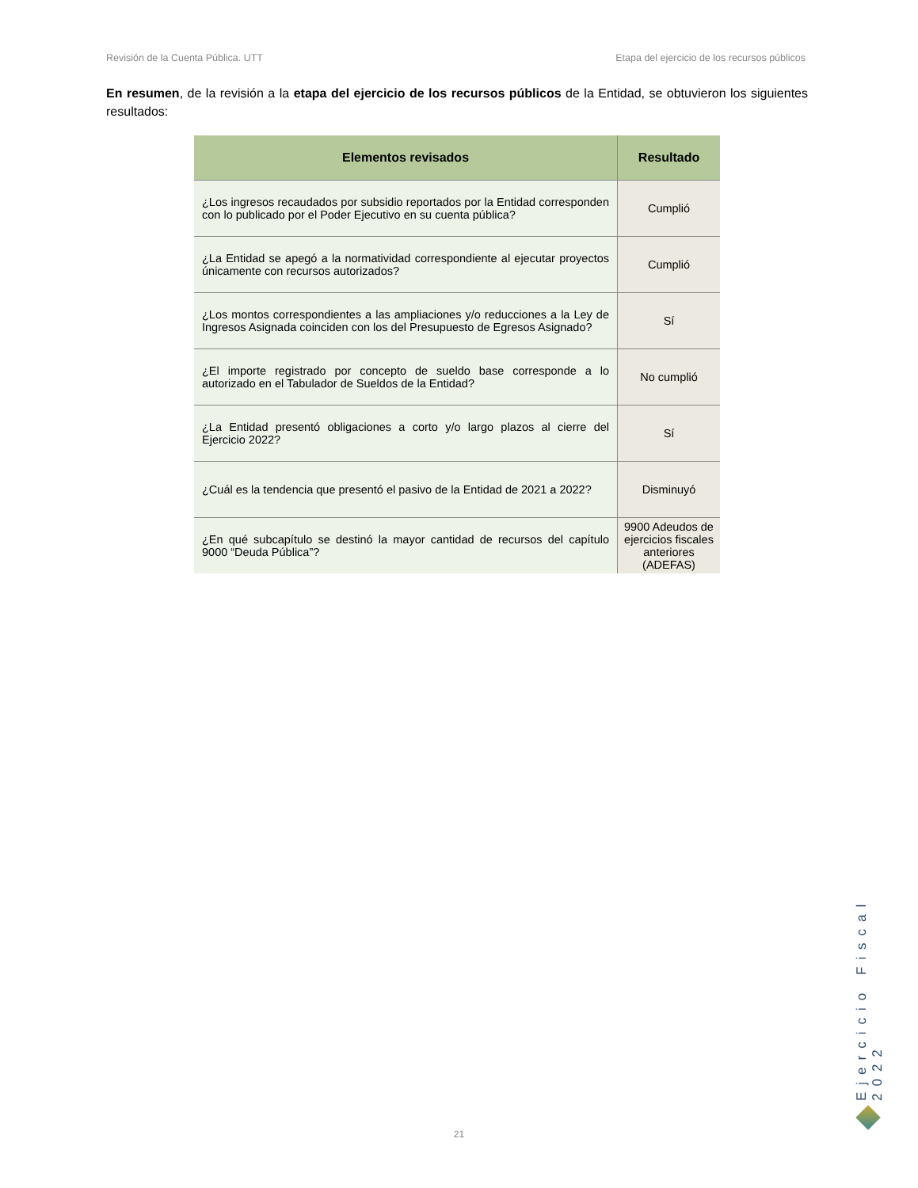Revisión de la Cuenta Pública. UTT Etapa del ejercicio de los recursos públicos
En resumen, de la revisión a la etapa del ejercicio de los recursos públicos de la Entidad, se obtuvieron los siguientes resultados:
| Elementos revisados | Resultado |
| --- | --- |
| ¿Los ingresos recaudados por subsidio reportados por la Entidad corresponden con lo publicado por el Poder Ejecutivo en su cuenta pública? | Cumplió |
| ¿La Entidad se apegó a la normatividad correspondiente al ejecutar proyectos únicamente con recursos autorizados? | Cumplió |
| ¿Los montos correspondientes a las ampliaciones y/o reducciones a la Ley de Ingresos Asignada coinciden con los del Presupuesto de Egresos Asignado? | Sí |
| ¿El importe registrado por concepto de sueldo base corresponde a lo autorizado en el Tabulador de Sueldos de la Entidad? | No cumplió |
| ¿La Entidad presentó obligaciones a corto y/o largo plazos al cierre del Ejercicio 2022? | Sí |
| ¿Cuál es la tendencia que presentó el pasivo de la Entidad de 2021 a 2022? | Disminuyó |
| ¿En qué subcapítulo se destinó la mayor cantidad de recursos del capítulo 9000 “Deuda Pública”? | 9900 Adeudos de ejercicios fiscales anteriores (ADEFAS) |
Ejercicio Fiscal 2022
21